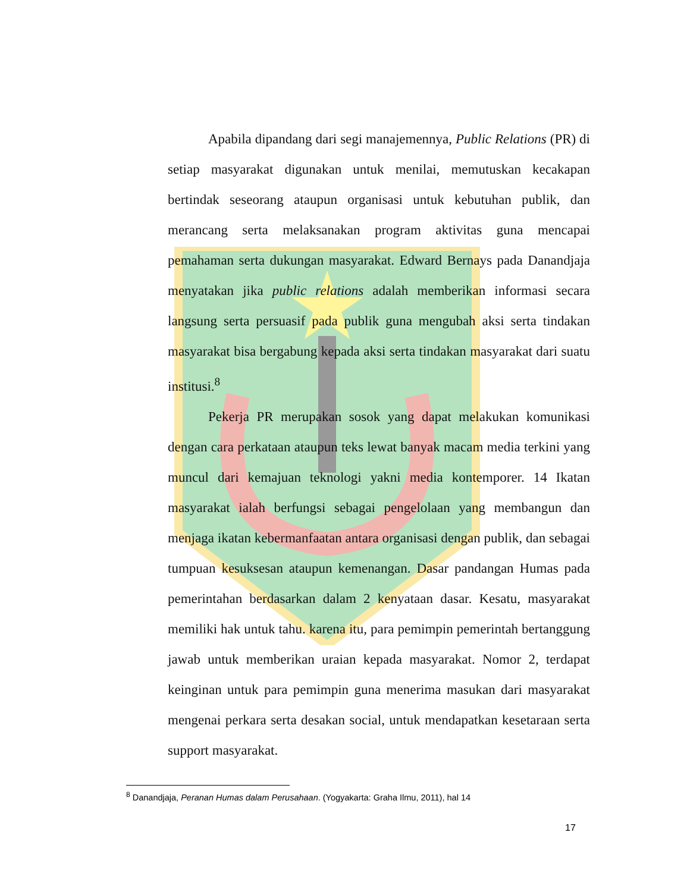Apabila dipandang dari segi manajemennya, Public Relations (PR) di setiap masyarakat digunakan untuk menilai, memutuskan kecakapan bertindak seseorang ataupun organisasi untuk kebutuhan publik, dan merancang serta melaksanakan program aktivitas guna mencapai pemahaman serta dukungan masyarakat. Edward Bernays pada Danandjaja menyatakan jika public relations adalah memberikan informasi secara langsung serta persuasif pada publik guna mengubah aksi serta tindakan masyarakat bisa bergabung kepada aksi serta tindakan masyarakat dari suatu institusi.<sup>8</sup>
Pekerja PR merupakan sosok yang dapat melakukan komunikasi dengan cara perkataan ataupun teks lewat banyak macam media terkini yang muncul dari kemajuan teknologi yakni media kontemporer. 14 Ikatan masyarakat ialah berfungsi sebagai pengelolaan yang membangun dan menjaga ikatan kebermanfaatan antara organisasi dengan publik, dan sebagai tumpuan kesuksesan ataupun kemenangan. Dasar pandangan Humas pada pemerintahan berdasarkan dalam 2 kenyataan dasar. Kesatu, masyarakat memiliki hak untuk tahu. karena itu, para pemimpin pemerintah bertanggung jawab untuk memberikan uraian kepada masyarakat. Nomor 2, terdapat keinginan untuk para pemimpin guna menerima masukan dari masyarakat mengenai perkara serta desakan social, untuk mendapatkan kesetaraan serta support masyarakat.
<sup>8</sup> Danandjaja, Peranan Humas dalam Perusahaan. (Yogyakarta: Graha Ilmu, 2011), hal 14
17